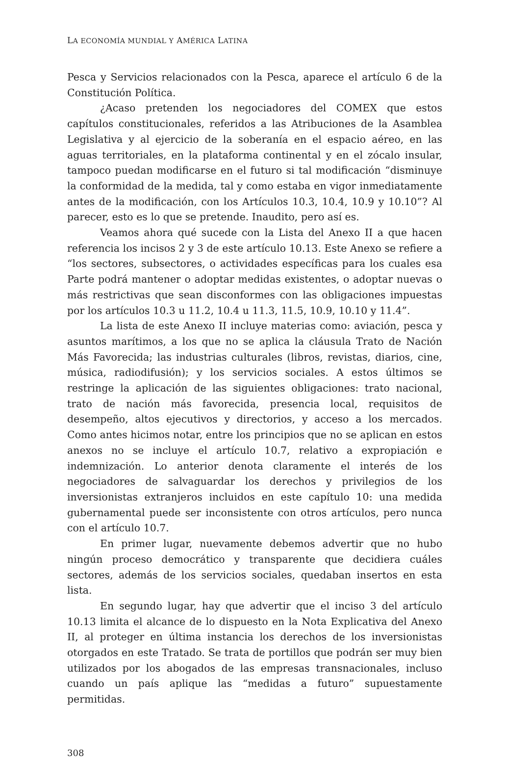LA ECONOMÍA MUNDIAL Y AMÉRICA LATINA
Pesca y Servicios relacionados con la Pesca, aparece el artículo 6 de la Constitución Política.
¿Acaso pretenden los negociadores del COMEX que estos capítulos constitucionales, referidos a las Atribuciones de la Asamblea Legislativa y al ejercicio de la soberanía en el espacio aéreo, en las aguas territoriales, en la plataforma continental y en el zócalo insular, tampoco puedan modificarse en el futuro si tal modificación “disminuye la conformidad de la medida, tal y como estaba en vigor inmediatamente antes de la modificación, con los Artículos 10.3, 10.4, 10.9 y 10.10”? Al parecer, esto es lo que se pretende. Inaudito, pero así es.
Veamos ahora qué sucede con la Lista del Anexo II a que hacen referencia los incisos 2 y 3 de este artículo 10.13. Este Anexo se refiere a “los sectores, subsectores, o actividades específicas para los cuales esa Parte podrá mantener o adoptar medidas existentes, o adoptar nuevas o más restrictivas que sean disconformes con las obligaciones impuestas por los artículos 10.3 u 11.2, 10.4 u 11.3, 11.5, 10.9, 10.10 y 11.4”.
La lista de este Anexo II incluye materias como: aviación, pesca y asuntos marítimos, a los que no se aplica la cláusula Trato de Nación Más Favorecida; las industrias culturales (libros, revistas, diarios, cine, música, radiodifusión); y los servicios sociales. A estos últimos se restringe la aplicación de las siguientes obligaciones: trato nacional, trato de nación más favorecida, presencia local, requisitos de desempeño, altos ejecutivos y directorios, y acceso a los mercados. Como antes hicimos notar, entre los principios que no se aplican en estos anexos no se incluye el artículo 10.7, relativo a expropiación e indemnización. Lo anterior denota claramente el interés de los negociadores de salvaguardar los derechos y privilegios de los inversionistas extranjeros incluidos en este capítulo 10: una medida gubernamental puede ser inconsistente con otros artículos, pero nunca con el artículo 10.7.
En primer lugar, nuevamente debemos advertir que no hubo ningún proceso democrático y transparente que decidiera cuáles sectores, además de los servicios sociales, quedaban insertos en esta lista.
En segundo lugar, hay que advertir que el inciso 3 del artículo 10.13 limita el alcance de lo dispuesto en la Nota Explicativa del Anexo II, al proteger en última instancia los derechos de los inversionistas otorgados en este Tratado. Se trata de portillos que podrán ser muy bien utilizados por los abogados de las empresas transnacionales, incluso cuando un país aplique las “medidas a futuro” supuestamente permitidas.
308